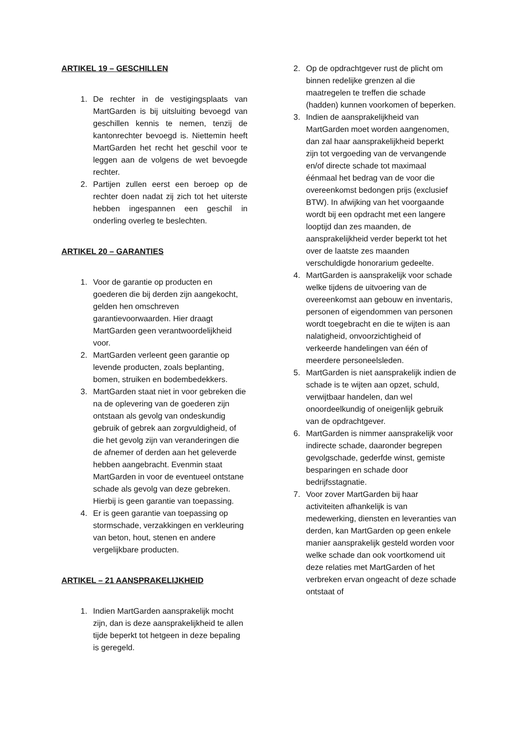ARTIKEL 19 – GESCHILLEN
1. De rechter in de vestigingsplaats van MartGarden is bij uitsluiting bevoegd van geschillen kennis te nemen, tenzij de kantonrechter bevoegd is. Niettemin heeft MartGarden het recht het geschil voor te leggen aan de volgens de wet bevoegde rechter.
2. Partijen zullen eerst een beroep op de rechter doen nadat zij zich tot het uiterste hebben ingespannen een geschil in onderling overleg te beslechten.
ARTIKEL 20 – GARANTIES
1. Voor de garantie op producten en goederen die bij derden zijn aangekocht, gelden hen omschreven garantievoorwaarden. Hier draagt MartGarden geen verantwoordelijkheid voor.
2. MartGarden verleent geen garantie op levende producten, zoals beplanting, bomen, struiken en bodembedekkers.
3. MartGarden staat niet in voor gebreken die na de oplevering van de goederen zijn ontstaan als gevolg van ondeskundig gebruik of gebrek aan zorgvuldigheid, of die het gevolg zijn van veranderingen die de afnemer of derden aan het geleverde hebben aangebracht. Evenmin staat MartGarden in voor de eventueel ontstane schade als gevolg van deze gebreken. Hierbij is geen garantie van toepassing.
4. Er is geen garantie van toepassing op stormschade, verzakkingen en verkleuring van beton, hout, stenen en andere vergelijkbare producten.
ARTIKEL – 21 AANSPRAKELIJKHEID
1. Indien MartGarden aansprakelijk mocht zijn, dan is deze aansprakelijkheid te allen tijde beperkt tot hetgeen in deze bepaling is geregeld.
2. Op de opdrachtgever rust de plicht om binnen redelijke grenzen al die maatregelen te treffen die schade (hadden) kunnen voorkomen of beperken.
3. Indien de aansprakelijkheid van MartGarden moet worden aangenomen, dan zal haar aansprakelijkheid beperkt zijn tot vergoeding van de vervangende en/of directe schade tot maximaal éénmaal het bedrag van de voor die overeenkomst bedongen prijs (exclusief BTW). In afwijking van het voorgaande wordt bij een opdracht met een langere looptijd dan zes maanden, de aansprakelijkheid verder beperkt tot het over de laatste zes maanden verschuldigde honorarium gedeelte.
4. MartGarden is aansprakelijk voor schade welke tijdens de uitvoering van de overeenkomst aan gebouw en inventaris, personen of eigendommen van personen wordt toegebracht en die te wijten is aan nalatigheid, onvoorzichtigheid of verkeerde handelingen van één of meerdere personeelsleden.
5. MartGarden is niet aansprakelijk indien de schade is te wijten aan opzet, schuld, verwijtbaar handelen, dan wel onoordeelkundig of oneigenlijk gebruik van de opdrachtgever.
6. MartGarden is nimmer aansprakelijk voor indirecte schade, daaronder begrepen gevolgschade, gederfde winst, gemiste besparingen en schade door bedrijfsstagnatie.
7. Voor zover MartGarden bij haar activiteiten afhankelijk is van medewerking, diensten en leveranties van derden, kan MartGarden op geen enkele manier aansprakelijk gesteld worden voor welke schade dan ook voortkomend uit deze relaties met MartGarden of het verbreken ervan ongeacht of deze schade ontstaat of